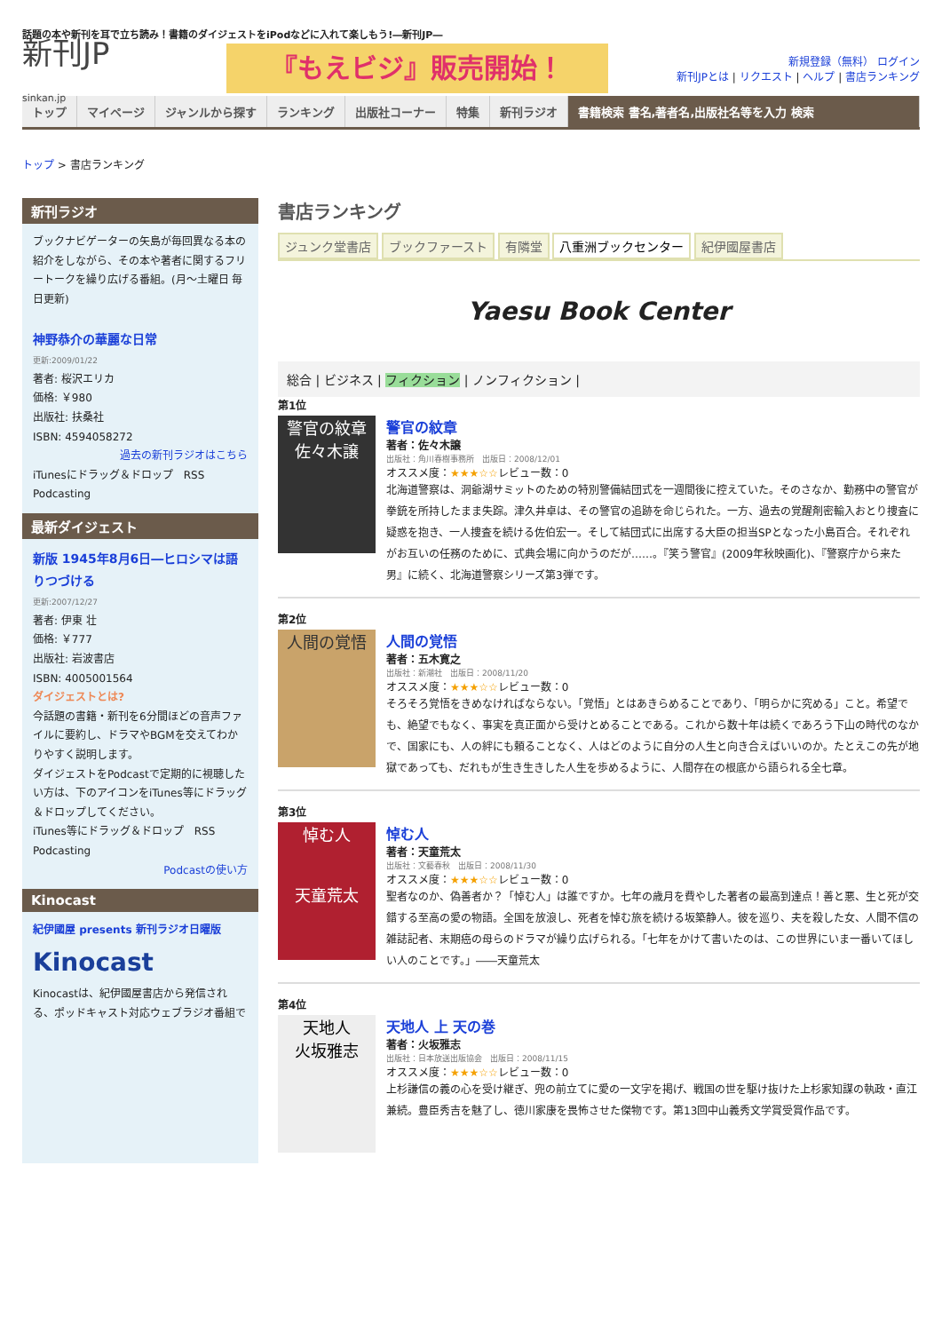話題の本や新刊を耳で立ち読み！書籍のダイジェストをiPodなどに入れて楽しもう!―新刊JP―
新刊JP
sinkan.jp
『もえビジ』販売開始！
新規登録（無料） ログイン
新刊JPとは | リクエスト | ヘルプ | 書店ランキング
トップ マイページ ジャンルから探す ランキング 出版社コーナー 特集 新刊ラジオ 書籍検索 書名,著者名,出版社名等を入力 検索
トップ > 書店ランキング
新刊ラジオ
ブックナビゲーターの矢島が毎回異なる本の紹介をしながら、その本や著者に関するフリートークを繰り広げる番組。(月～土曜日 毎日更新)
神野恭介の華麗な日常
更新:2009/01/22
著者: 桜沢エリカ
価格: ￥980
出版社: 扶桑社
ISBN: 4594058272
過去の新刊ラジオはこちら
iTunesにドラッグ＆ドロップ　RSS Podcasting
最新ダイジェスト
新版 1945年8月6日―ヒロシマは語りつづける
更新:2007/12/27
著者: 伊東 壮
価格: ￥777
出版社: 岩波書店
ISBN: 4005001564
ダイジェストとは?
今話題の書籍・新刊を6分間ほどの音声ファイルに要約し、ドラマやBGMを交えてわかりやすく説明します。
ダイジェストをPodcastで定期的に視聴したい方は、下のアイコンをiTunes等にドラッグ＆ドロップしてください。
iTunes等にドラッグ＆ドロップ　RSS Podcasting
Podcastの使い方
Kinocast
紀伊國屋 presents 新刊ラジオ日曜版
Kinocast
Kinocastは、紀伊國屋書店から発信される、ポッドキャスト対応ウェブラジオ番組で
書店ランキング
ジュンク堂書店 ブックファースト 有隣堂 八重洲ブックセンター 紀伊國屋書店
Yaesu Book Center
総合 | ビジネス | フィクション | ノンフィクション |
第1位
警官の紋章
佐々木譲
警官の紋章
著者：佐々木譲
出版社：角川春樹事務所　出版日：2008/12/01
オススメ度：★★★☆☆レビュー数：0
北海道警察は、洞爺湖サミットのための特別警備結団式を一週間後に控えていた。そのさなか、勤務中の警官が拳銃を所持したまま失踪。津久井卓は、その警官の追跡を命じられた。一方、過去の覚醒剤密輸入おとり捜査に疑惑を抱き、一人捜査を続ける佐伯宏一。そして結団式に出席する大臣の担当SPとなった小島百合。それぞれがお互いの任務のために、式典会場に向かうのだが……。『笑う警官』(2009年秋映画化)、『警察庁から来た男』に続く、北海道警察シリーズ第3弾です。
第2位
人間の覚悟
人間の覚悟
著者：五木寛之
出版社：新潮社　出版日：2008/11/20
オススメ度：★★★☆☆レビュー数：0
そろそろ覚悟をきめなければならない。「覚悟」とはあきらめることであり、「明らかに究める」こと。希望でも、絶望でもなく、事実を真正面から受けとめることである。これから数十年は続くであろう下山の時代のなかで、国家にも、人の絆にも頼ることなく、人はどのように自分の人生と向き合えばいいのか。たとえこの先が地獄であっても、だれもが生き生きした人生を歩めるように、人間存在の根底から語られる全七章。
第3位
悼む人
天童荒太
悼む人
著者：天童荒太
出版社：文藝春秋　出版日：2008/11/30
オススメ度：★★★☆☆レビュー数：0
聖者なのか、偽善者か？「悼む人」は誰ですか。七年の歳月を費やした著者の最高到達点！善と悪、生と死が交錯する至高の愛の物語。全国を放浪し、死者を悼む旅を続ける坂築静人。彼を巡り、夫を殺した女、人間不信の雑誌記者、末期癌の母らのドラマが繰り広げられる。「七年をかけて書いたのは、この世界にいま一番いてほしい人のことです。」――天童荒太
第4位
天地人
火坂雅志
天地人 上 天の巻
著者：火坂雅志
出版社：日本放送出版協会　出版日：2008/11/15
オススメ度：★★★☆☆レビュー数：0
上杉謙信の義の心を受け継ぎ、兜の前立てに愛の一文字を掲げ、戦国の世を駆け抜けた上杉家知謀の執政・直江兼続。豊臣秀吉を魅了し、徳川家康を畏怖させた傑物です。第13回中山義秀文学賞受賞作品です。